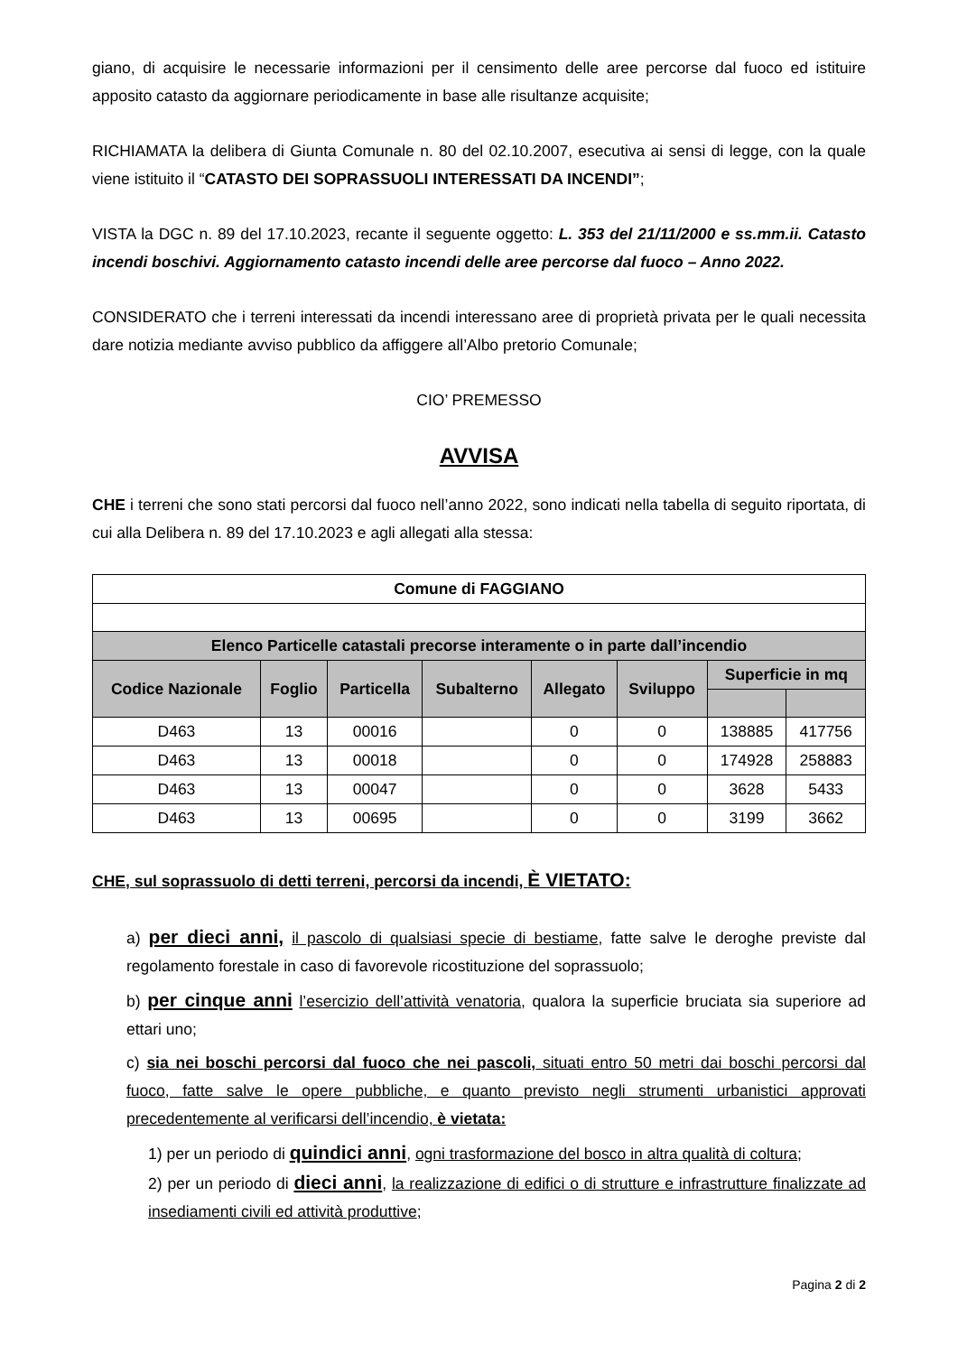giano, di acquisire le necessarie informazioni per il censimento delle aree percorse dal fuoco ed istituire apposito catasto da aggiornare periodicamente in base alle risultanze acquisite;
RICHIAMATA la delibera di Giunta Comunale n. 80 del 02.10.2007, esecutiva ai sensi di legge, con la quale viene istituito il “CATASTO DEI SOPRASSUOLI INTERESSATI DA INCENDI”;
VISTA la DGC n. 89 del 17.10.2023, recante il seguente oggetto: L. 353 del 21/11/2000 e ss.mm.ii. Catasto incendi boschivi. Aggiornamento catasto incendi delle aree percorse dal fuoco – Anno 2022.
CONSIDERATO che i terreni interessati da incendi interessano aree di proprietà privata per le quali necessita dare notizia mediante avviso pubblico da affiggere all’Albo pretorio Comunale;
CIO’ PREMESSO
AVVISA
CHE i terreni che sono stati percorsi dal fuoco nell’anno 2022, sono indicati nella tabella di seguito riportata, di cui alla Delibera n. 89 del 17.10.2023 e agli allegati alla stessa:
| Comune di FAGGIANO | | | | | | | |
| --- | --- | --- | --- | --- | --- | --- | --- |
| Elenco Particelle catastali precorse interamente o in parte dall’incendio | | | | | | | |
| Codice Nazionale | Foglio | Particella | Subalterno | Allegato | Sviluppo | Superficie in mq | |
| D463 | 13 | 00016 | | 0 | 0 | 138885 | 417756 |
| D463 | 13 | 00018 | | 0 | 0 | 174928 | 258883 |
| D463 | 13 | 00047 | | 0 | 0 | 3628 | 5433 |
| D463 | 13 | 00695 | | 0 | 0 | 3199 | 3662 |
CHE, sul soprassuolo di detti terreni, percorsi da incendi, È VIETATO:
a) per dieci anni, il pascolo di qualsiasi specie di bestiame, fatte salve le deroghe previste dal regolamento forestale in caso di favorevole ricostituzione del soprassuolo;
b) per cinque anni l’esercizio dell’attività venatoria, qualora la superficie bruciata sia superiore ad ettari uno;
c) sia nei boschi percorsi dal fuoco che nei pascoli, situati entro 50 metri dai boschi percorsi dal fuoco, fatte salve le opere pubbliche, e quanto previsto negli strumenti urbanistici approvati precedentemente al verificarsi dell’incendio, è vietata:
1) per un periodo di quindici anni, ogni trasformazione del bosco in altra qualità di coltura;
2) per un periodo di dieci anni, la realizzazione di edifici o di strutture e infrastrutture finalizzate ad insediamenti civili ed attività produttive;
Pagina 2 di 2